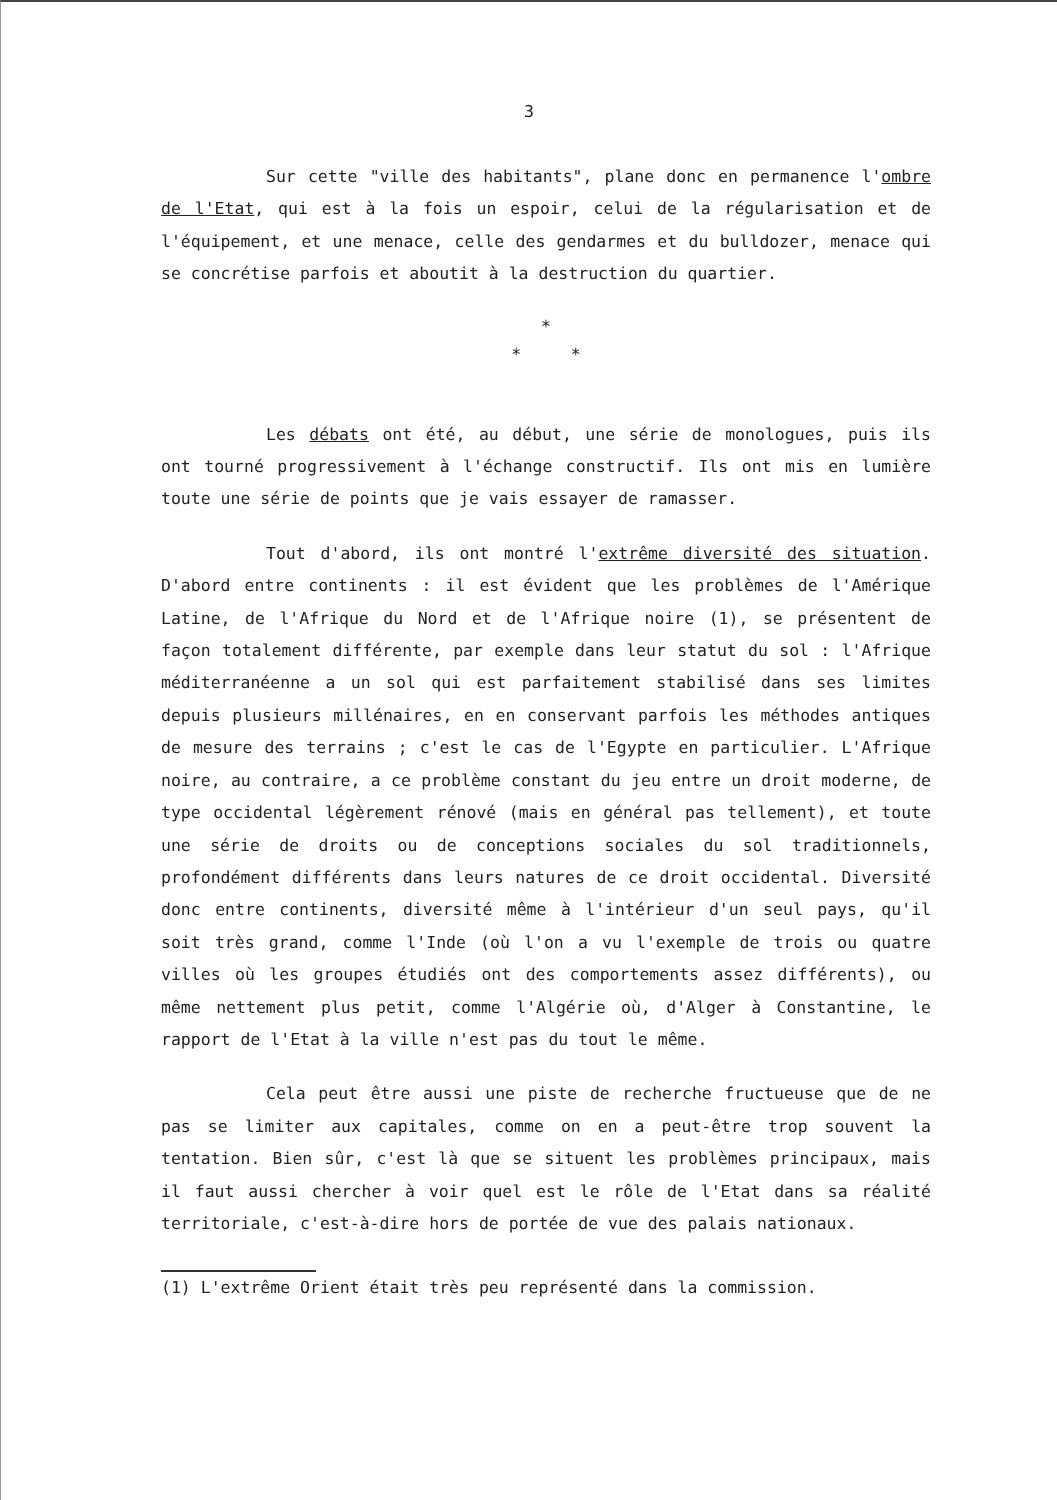3
Sur cette "ville des habitants", plane donc en permanence l'ombre de l'Etat, qui est à la fois un espoir, celui de la régularisation et de l'équipement, et une menace, celle des gendarmes et du bulldozer, menace qui se concrétise parfois et aboutit à la destruction du quartier.
*
* *
Les débats ont été, au début, une série de monologues, puis ils ont tourné progressivement à l'échange constructif. Ils ont mis en lumière toute une série de points que je vais essayer de ramasser.
Tout d'abord, ils ont montré l'extrême diversité des situation. D'abord entre continents : il est évident que les problèmes de l'Amérique Latine, de l'Afrique du Nord et de l'Afrique noire (1), se présentent de façon totalement différente, par exemple dans leur statut du sol : l'Afrique méditerranéenne a un sol qui est parfaitement stabilisé dans ses limites depuis plusieurs millénaires, en en conservant parfois les méthodes antiques de mesure des terrains ; c'est le cas de l'Egypte en particulier. L'Afrique noire, au contraire, a ce problème constant du jeu entre un droit moderne, de type occidental légèrement rénové (mais en général pas tellement), et toute une série de droits ou de conceptions sociales du sol traditionnels, profondément différents dans leurs natures de ce droit occidental. Diversité donc entre continents, diversité même à l'intérieur d'un seul pays, qu'il soit très grand, comme l'Inde (où l'on a vu l'exemple de trois ou quatre villes où les groupes étudiés ont des comportements assez différents), ou même nettement plus petit, comme l'Algérie où, d'Alger à Constantine, le rapport de l'Etat à la ville n'est pas du tout le même.
Cela peut être aussi une piste de recherche fructueuse que de ne pas se limiter aux capitales, comme on en a peut-être trop souvent la tentation. Bien sûr, c'est là que se situent les problèmes principaux, mais il faut aussi chercher à voir quel est le rôle de l'Etat dans sa réalité territoriale, c'est-à-dire hors de portée de vue des palais nationaux.
(1) L'extrême Orient était très peu représenté dans la commission.